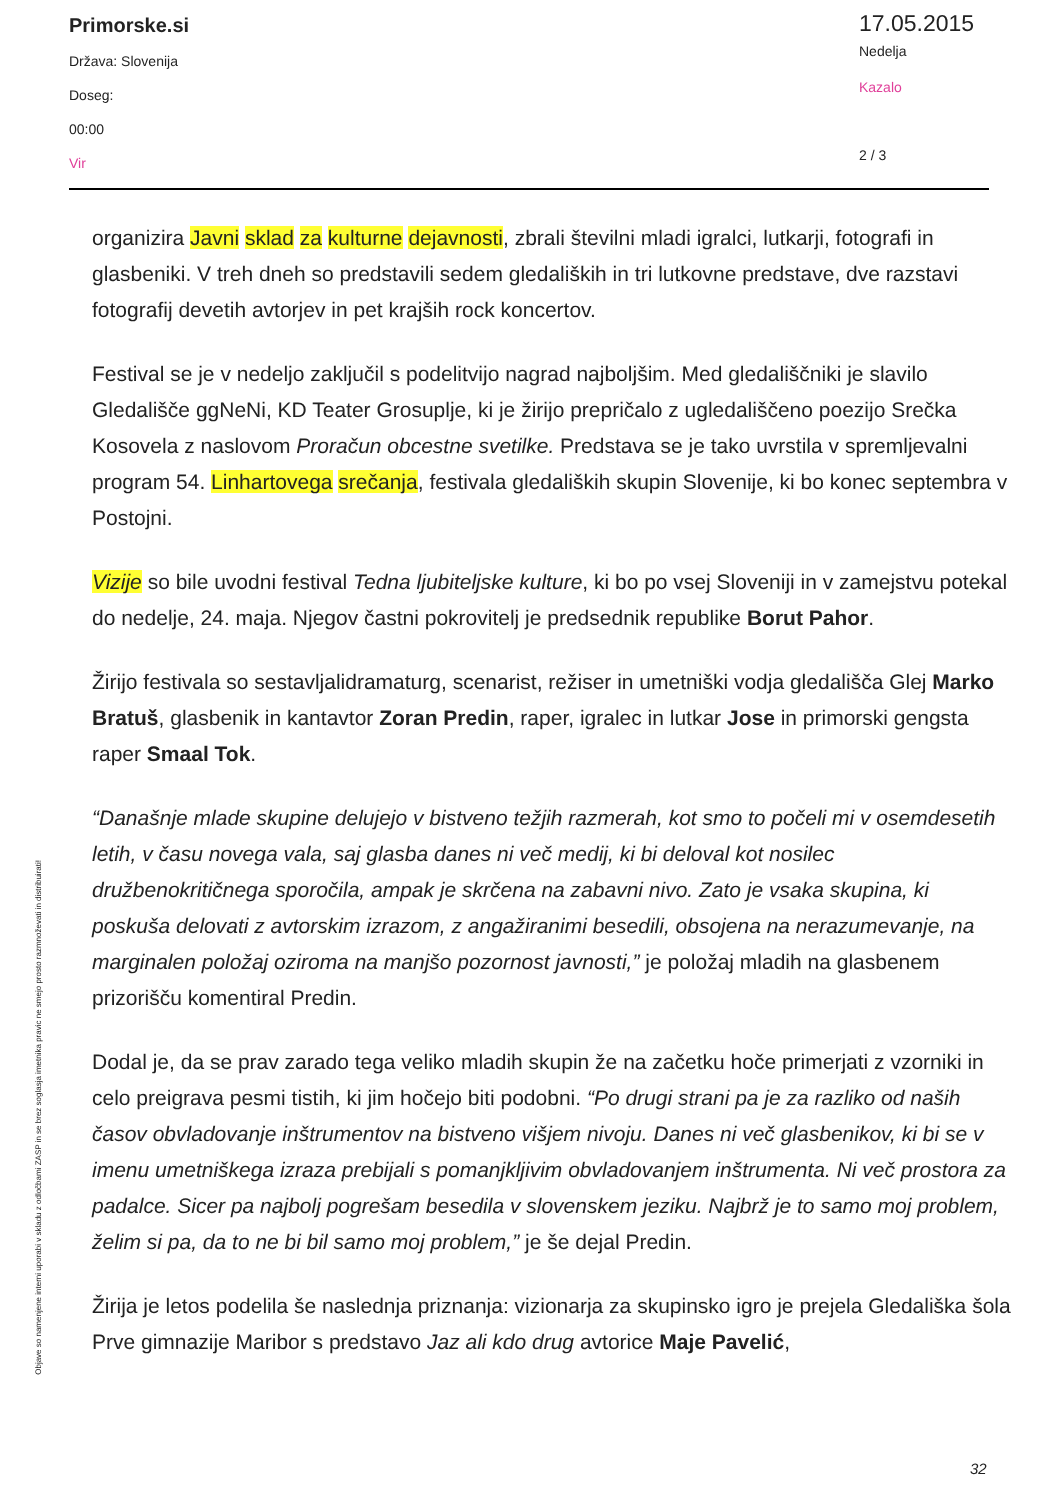Primorske.si
Država: Slovenija
Doseg:
00:00
Vir
17.05.2015
Nedelja
Kazalo
2 / 3
Objave so namenjene interni uporabi v skladu z odločbami ZASP in se brez soglasja imetnika pravic ne smejo prosto razmnoževati in distribuirati!
organizira Javni sklad za kulturne dejavnosti, zbrali številni mladi igralci, lutkarji, fotografi in glasbeniki. V treh dneh so predstavili sedem gledaliških in tri lutkovne predstave, dve razstavi fotografij devetih avtorjev in pet krajših rock koncertov.
Festival se je v nedeljo zaključil s podelitvijo nagrad najboljšim. Med gledališčniki je slavilo Gledališče ggNeNi, KD Teater Grosuplje, ki je žirijo prepričalo z ugledališčeno poezijo Srečka Kosovela z naslovom Proračun obcestne svetilke. Predstava se je tako uvrstila v spremljevalni program 54. Linhartovega srečanja, festivala gledaliških skupin Slovenije, ki bo konec septembra v Postojni.
Vizije so bile uvodni festival Tedna ljubiteljske kulture, ki bo po vsej Sloveniji in v zamejstvu potekal do nedelje, 24. maja. Njegov častni pokrovitelj je predsednik republike Borut Pahor.
Žirijo festivala so sestavljalidramaturg, scenarist, režiser in umetniški vodja gledališča Glej Marko Bratuš, glasbenik in kantavtor Zoran Predin, raper, igralec in lutkar Jose in primorski gengsta raper Smaal Tok.
“Današnje mlade skupine delujejo v bistveno težjih razmerah, kot smo to počeli mi v osemdesetih letih, v času novega vala, saj glasba danes ni več medij, ki bi deloval kot nosilec družbenokritičnega sporočila, ampak je skrčena na zabavni nivo. Zato je vsaka skupina, ki poskuša delovati z avtorskim izrazom, z angažiranimi besedili, obsojena na nerazumevanje, na marginalen položaj oziroma na manjšo pozornost javnosti,” je položaj mladih na glasbenem prizorišču komentiral Predin.
Dodal je, da se prav zarado tega veliko mladih skupin že na začetku hoče primerjati z vzorniki in celo preigrava pesmi tistih, ki jim hočejo biti podobni. “Po drugi strani pa je za razliko od naših časov obvladovanje inštrumentov na bistveno višjem nivoju. Danes ni več glasbenikov, ki bi se v imenu umetniškega izraza prebijali s pomanjkljivim obvladovanjem inštrumenta. Ni več prostora za padalce. Sicer pa najbolj pogrešam besedila v slovenskem jeziku. Najbrž je to samo moj problem, želim si pa, da to ne bi bil samo moj problem,” je še dejal Predin.
Žirija je letos podelila še naslednja priznanja: vizionarja za skupinsko igro je prejela Gledališka šola Prve gimnazije Maribor s predstavo Jaz ali kdo drug avtorice Maje Pavelić,
32